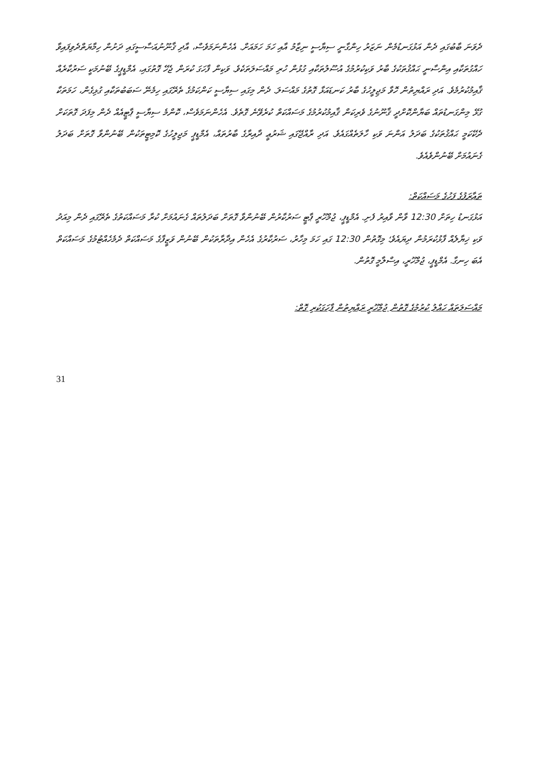ދެވަނަ ބާބުގައި ދެން އަޅުގަނޑުމެން ނަޒަރު ހިންގާނީ ސިޔާސީ ނިޒާމު އާއި ހަމަ ހަމައަށް. އެހެންނަމަވެސް، އާދި ޤާނޫނުއަސާސީގައި ދަށުން ހިމާޔަތްދެވިފައިވާ ހައްގުތަކާއި އިންސާނީ ޙައްޤުތަކުގެ ބާރު ވަކިކުރުމުގެ އުސޫލުތަކާއި ގުޅުން ހުރި މައްސަލަތަކެވެ. ވަކިން ފާހަގަ ކުރަން ޖެހޭ ގޮތުގައި، އެމްޑީޕީގެ ބޭނުމަކީ ސަރުކާރެއް ޤާއިމުކުރުމެވެ. އަދި ރައްޔިތުން ހޮވާ މަޖިލީހުގެ ބާރު ކަނޑައަޅާ ގޮތުގެ މައްސަލަ. ދެން މިގައި ސިޔާސީ ކަންކަމުގެ ތެރޭގައި ހިމެނޭ ސަބަބުތަކާއި ގުޅިގެން، ހަމަތަކާ ގުޅޭ މިންގަނޑުތައް ބަޔާންކޮށްދީ ޤާނޫނުގެ ވެރިކަން ޤާއިމުކުރުމުގެ މަސައްކަތް ކުރެވޭނެ ގޮތެވެ. އެހެންނަމަވެސް، ކޮންމެ ސިޔާސީ ޕާޓީއެއް ދެން މިފަދަ ގޮތަކަށް ދެކޭކަމީ ޙައްޤުތަކުގެ ބަދަލު އަންނަ ވަކި ހާލަތެއްގައެވެ. އަދި ރާއްޖޭގައި ޝަރުޢީ ދާއިރާގެ ބާރުތައް، އެމްޑީޕީ މަޖިލީހުގެ ކޮމިޓީތަކުން ބޭނުންވާ ގޮތަށް ބަދަލު ގެނައުމަށް ބޭނުންވެއެވެ.
ތަޢާރަފުގެ ފަހުގެ މަސައްކަތް:
އަޅުގަނޑު ހިތަށް 12:30 ވާން ވާއިރު ފެށި. އެމްޑީޕީ، ޖުމްހޫރީ ޕާޓީ ސަރުކާރުން ބޭނުންވާ ގޮތަށް ބަދަލުތައް ގެނައުމަށް ކުރާ މަސައްކަތުގެ ތެރޭގައި ދެން މިއަދު ވަކި ޚިޔާލެއް ފާޅުކުރަމުން ދިޔައެވެ؛ މިގޮތުން 12:30 ގައި ހަމަ މިހާރު، ސަރުކާރުގެ އެހެން އިދާރާތަކުން ބޭނުން ވަޒީފާގެ މަސައްކަތް ދެމެހެއްޓުމުގެ މަސައްކަތް އެބަ ހިނގާ. އެމްޑީޕީ، ޖުމްހޫރީ، އިސްލާމީ ގޮތުން.
މައްސަލަތައް ހައްލު ކުރުމުގެ ގޮތުން ޖުމްހޫރީ ރައްޔިތުން ފާހަގަކުރި ގޮތް:
31